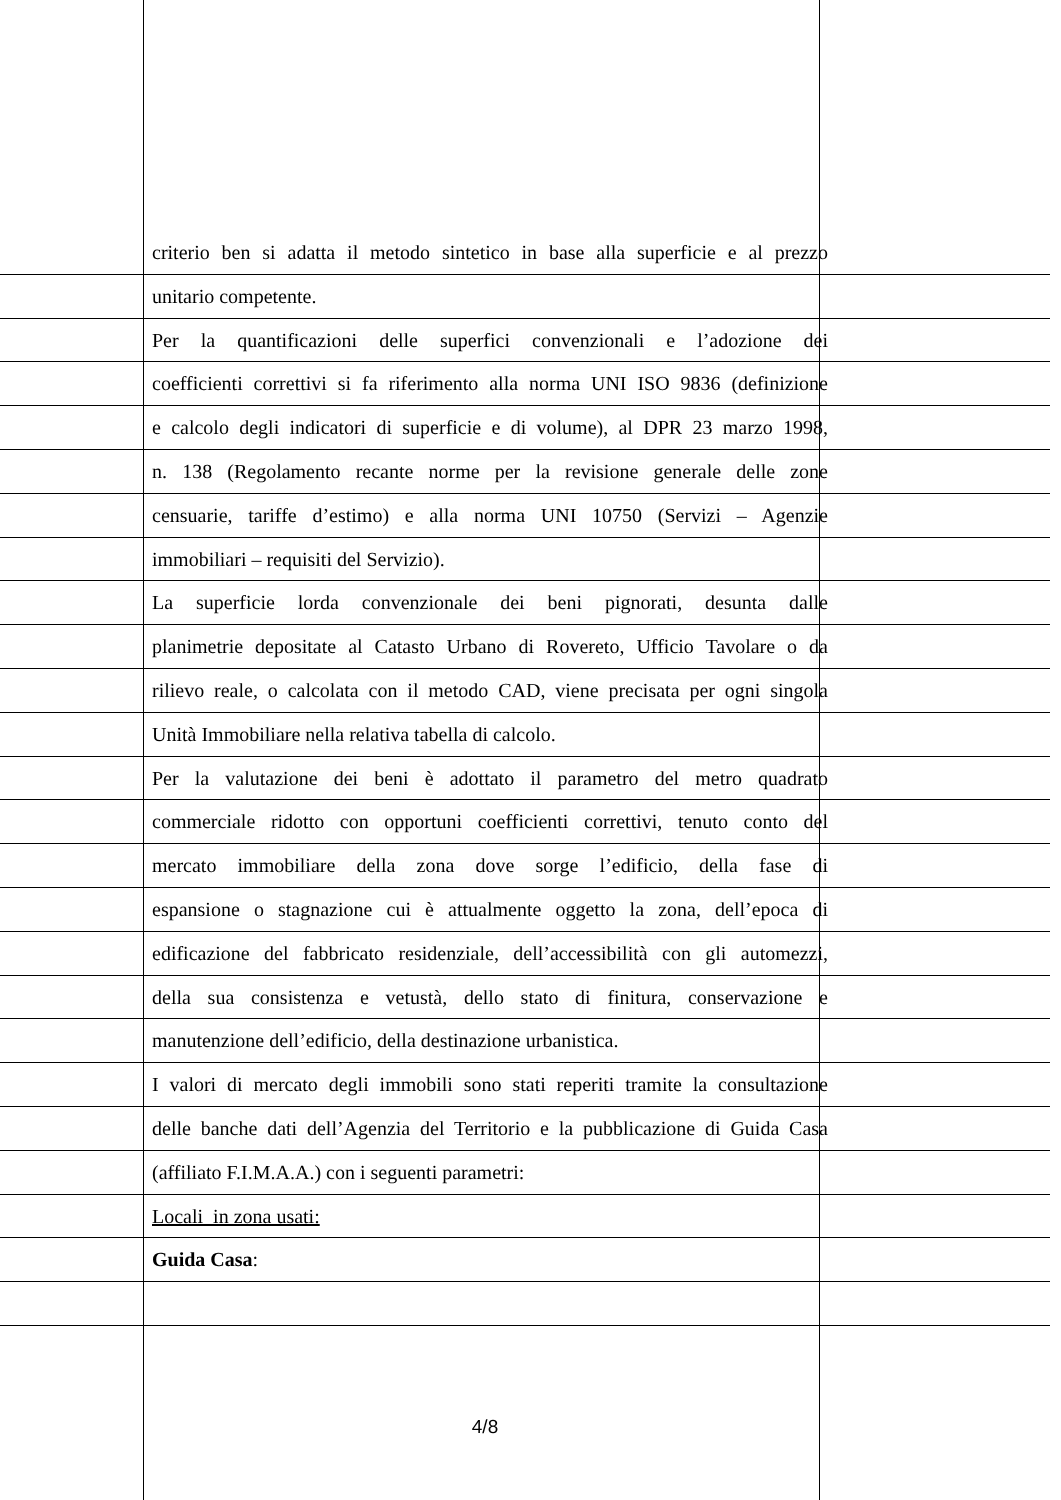criterio ben si adatta il metodo sintetico in base alla superficie e al prezzo
unitario competente.
Per la quantificazioni delle superfici convenzionali e l’adozione dei
coefficienti correttivi si fa riferimento alla norma UNI ISO 9836 (definizione
e calcolo degli indicatori di superficie e di volume), al DPR 23 marzo 1998,
n. 138 (Regolamento recante norme per la revisione generale delle zone
censuarie, tariffe d’estimo) e alla norma UNI 10750 (Servizi – Agenzie
immobiliari – requisiti del Servizio).
La superficie lorda convenzionale dei beni pignorati, desunta dalle
planimetrie depositate al Catasto Urbano di Rovereto, Ufficio Tavolare o da
rilievo reale, o calcolata con il metodo CAD, viene precisata per ogni singola
Unità Immobiliare nella relativa tabella di calcolo.
Per la valutazione dei beni è adottato il parametro del metro quadrato
commerciale ridotto con opportuni coefficienti correttivi, tenuto conto del
mercato immobiliare della zona dove sorge l’edificio, della fase di
espansione o stagnazione cui è attualmente oggetto la zona, dell’epoca di
edificazione del fabbricato residenziale, dell’accessibilità con gli automezzi,
della sua consistenza e vetustà, dello stato di finitura, conservazione e
manutenzione dell’edificio, della destinazione urbanistica.
I valori di mercato degli immobili sono stati reperiti tramite la consultazione
delle banche dati dell’Agenzia del Territorio e la pubblicazione di Guida Casa
(affiliato F.I.M.A.A.) con i seguenti parametri:
Locali in zona usati:
Guida Casa:
4/8